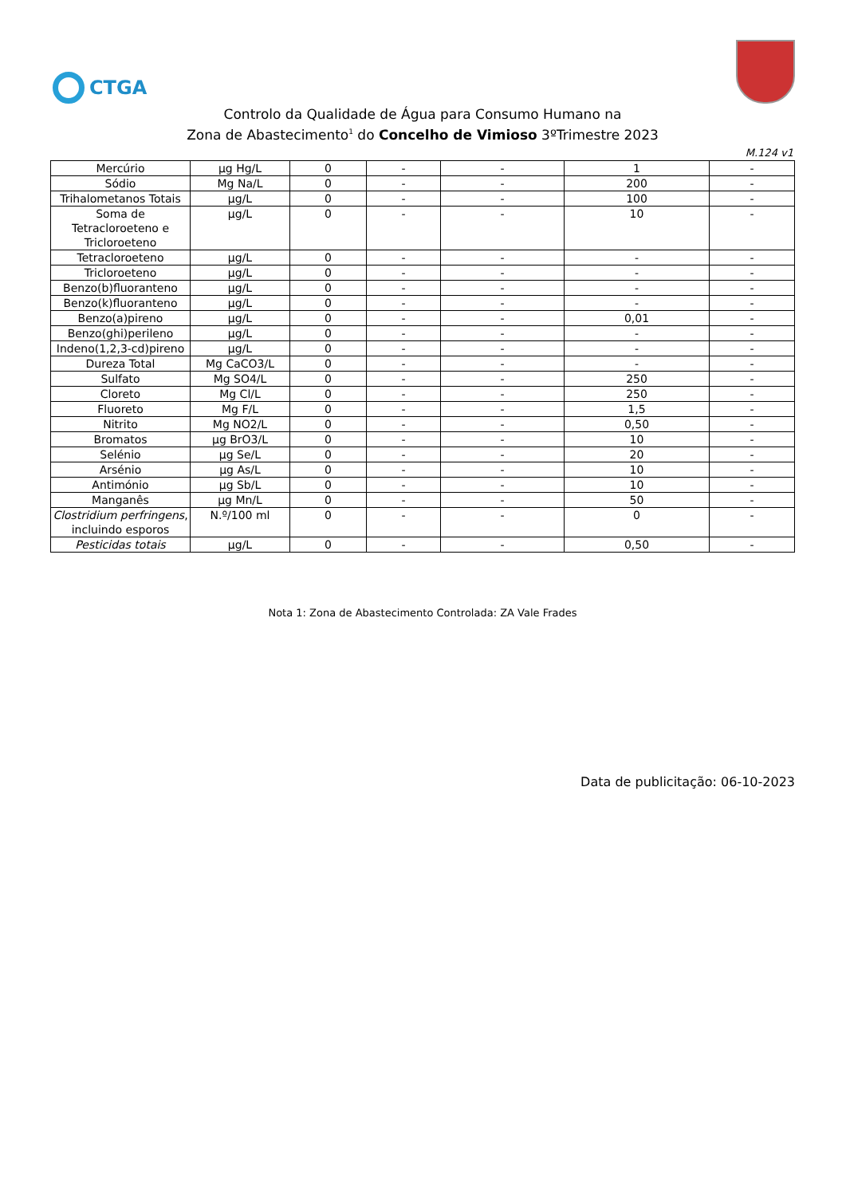CTGA
Controlo da Qualidade de Água para Consumo Humano na
Zona de Abastecimento<sup>1</sup> do Concelho de Vimioso 3ºTrimestre 2023
M.124 v1
| Mercúrio | µg Hg/L | 0 | - | - | 1 | - |
| Sódio | Mg Na/L | 0 | - | - | 200 | - |
| Trihalometanos Totais | µg/L | 0 | - | - | 100 | - |
| Soma de Tetracloroeteno e Tricloroeteno | µg/L | 0 | - | - | 10 | - |
| Tetracloroeteno | µg/L | 0 | - | - | - | - |
| Tricloroeteno | µg/L | 0 | - | - | - | - |
| Benzo(b)fluoranteno | µg/L | 0 | - | - | - | - |
| Benzo(k)fluoranteno | µg/L | 0 | - | - | - | - |
| Benzo(a)pireno | µg/L | 0 | - | - | 0,01 | - |
| Benzo(ghi)perileno | µg/L | 0 | - | - | - | - |
| Indeno(1,2,3-cd)pireno | µg/L | 0 | - | - | - | - |
| Dureza Total | Mg CaCO3/L | 0 | - | - | - | - |
| Sulfato | Mg SO4/L | 0 | - | - | 250 | - |
| Cloreto | Mg Cl/L | 0 | - | - | 250 | - |
| Fluoreto | Mg F/L | 0 | - | - | 1,5 | - |
| Nitrito | Mg NO2/L | 0 | - | - | 0,50 | - |
| Bromatos | µg BrO3/L | 0 | - | - | 10 | - |
| Selénio | µg Se/L | 0 | - | - | 20 | - |
| Arsénio | µg As/L | 0 | - | - | 10 | - |
| Antimónio | µg Sb/L | 0 | - | - | 10 | - |
| Manganês | µg Mn/L | 0 | - | - | 50 | - |
| Clostridium perfringens , incluindo esporos | N.º/100 ml | 0 | - | - | 0 | - |
| Pesticidas totais | µg/L | 0 | - | - | 0,50 | - |
Nota 1: Zona de Abastecimento Controlada: ZA Vale Frades
Data de publicitação: 06-10-2023